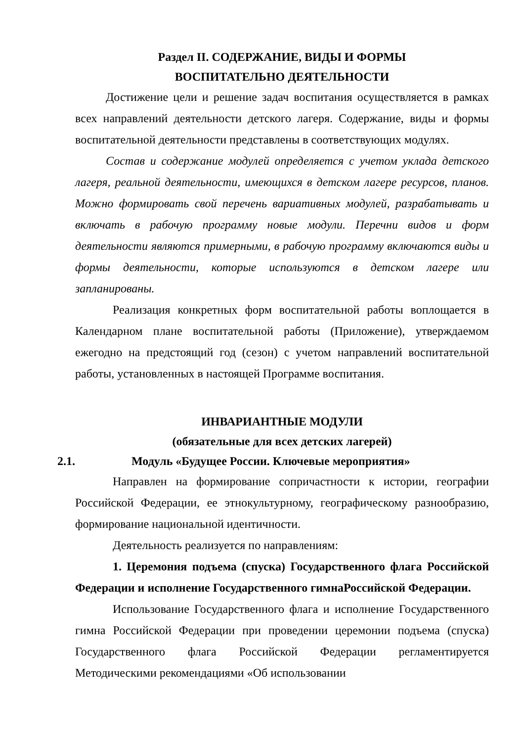Раздел II. СОДЕРЖАНИЕ, ВИДЫ И ФОРМЫ
ВОСПИТАТЕЛЬНО ДЕЯТЕЛЬНОСТИ
Достижение цели и решение задач воспитания осуществляется в рамках всех направлений деятельности детского лагеря. Содержание, виды и формы воспитательной деятельности представлены в соответствующих модулях.
Состав и содержание модулей определяется с учетом уклада детского лагеря, реальной деятельности, имеющихся в детском лагере ресурсов, планов. Можно формировать свой перечень вариативных модулей, разрабатывать и включать в рабочую программу новые модули. Перечни видов и форм деятельности являются примерными, в рабочую программу включаются виды и формы деятельности, которые используются в детском лагере или запланированы.
Реализация конкретных форм воспитательной работы воплощается в Календарном плане воспитательной работы (Приложение), утверждаемом ежегодно на предстоящий год (сезон) с учетом направлений воспитательной работы, установленных в настоящей Программе воспитания.
ИНВАРИАНТНЫЕ МОДУЛИ
(обязательные для всех детских лагерей)
2.1. Модуль «Будущее России. Ключевые мероприятия»
Направлен на формирование сопричастности к истории, географии Российской Федерации, ее этнокультурному, географическому разнообразию, формирование национальной идентичности.
Деятельность реализуется по направлениям:
1. Церемония подъема (спуска) Государственного флага Российской Федерации и исполнение Государственного гимнаРоссийской Федерации.
Использование Государственного флага и исполнение Государственного гимна Российской Федерации при проведении церемонии подъема (спуска) Государственного флага Российской Федерации регламентируется Методическими рекомендациями «Об использовании